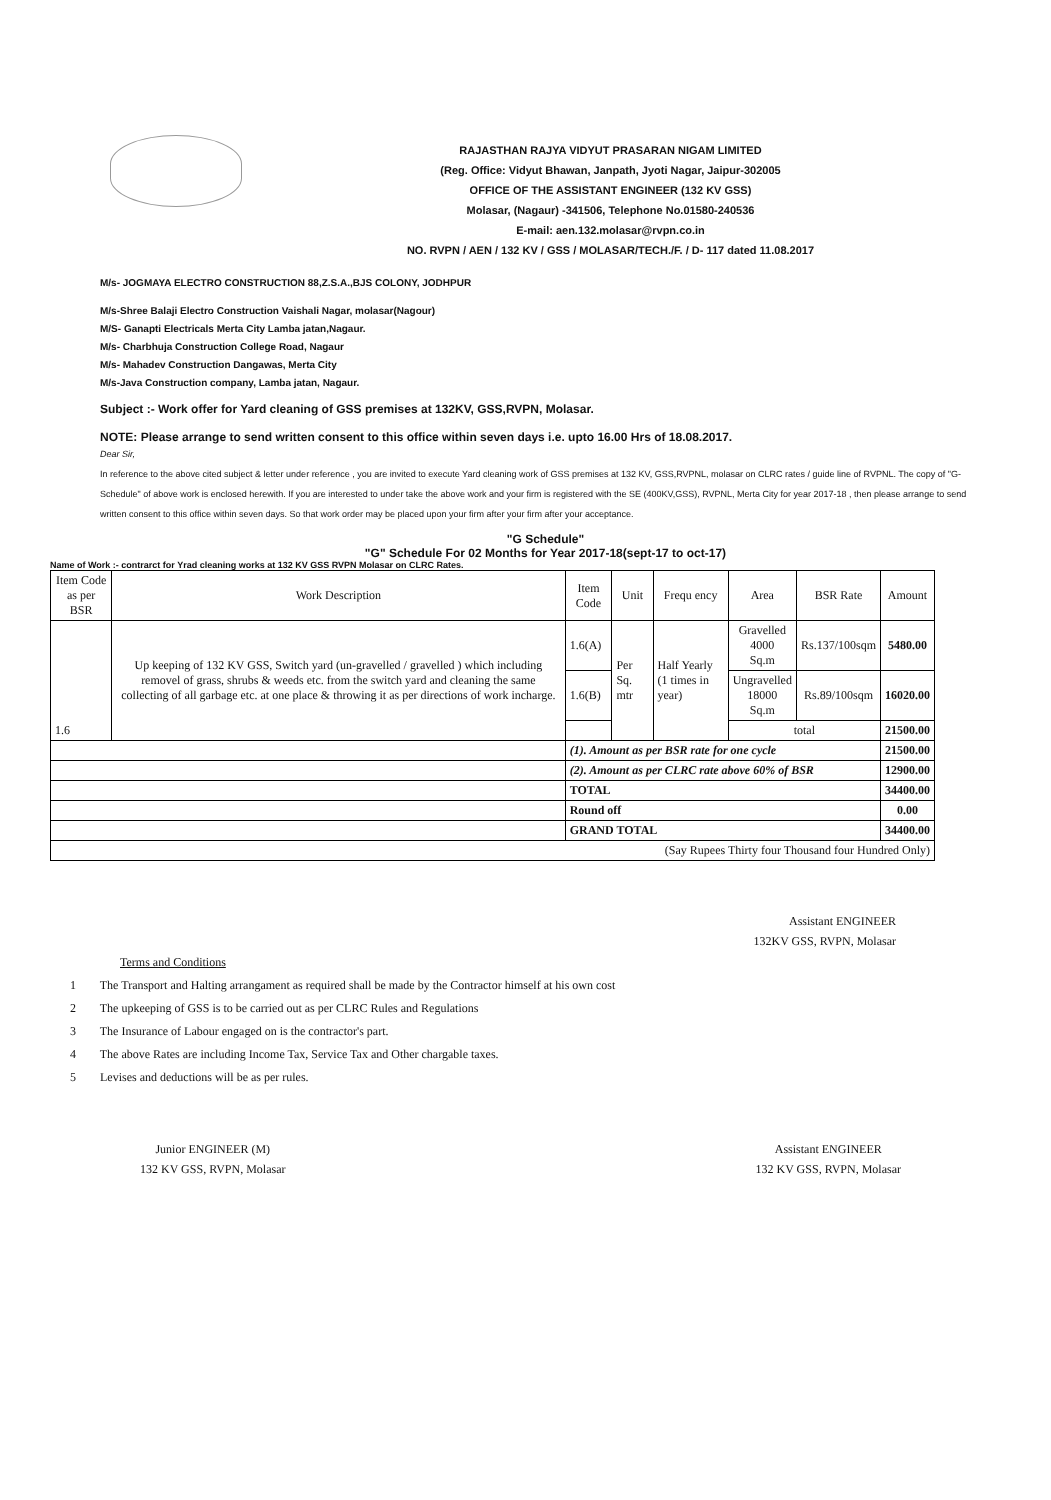RAJASTHAN RAJYA VIDYUT PRASARAN NIGAM LIMITED
(Reg. Office: Vidyut Bhawan, Janpath, Jyoti Nagar, Jaipur-302005
OFFICE OF THE ASSISTANT ENGINEER (132 KV GSS)
Molasar, (Nagaur) -341506, Telephone No.01580-240536
E-mail: aen.132.molasar@rvpn.co.in
NO. RVPN / AEN / 132 KV / GSS / MOLASAR/TECH./F. / D- 117 dated 11.08.2017
M/s- JOGMAYA ELECTRO CONSTRUCTION 88,Z.S.A.,BJS COLONY, JODHPUR
M/s-Shree Balaji Electro Construction Vaishali Nagar, molasar(Nagour)
M/S- Ganapti Electricals Merta City Lamba jatan,Nagaur.
M/s- Charbhuja Construction College Road, Nagaur
M/s- Mahadev Construction Dangawas, Merta City
M/s-Java Construction company, Lamba jatan, Nagaur.
Subject :- Work offer for Yard cleaning of GSS premises at 132KV, GSS,RVPN, Molasar.
NOTE: Please arrange to send written consent to this office within seven days i.e. upto 16.00 Hrs of 18.08.2017.
Dear Sir,
In reference to the above cited subject & letter under reference , you are invited to execute Yard cleaning work of GSS premises at 132 KV, GSS,RVPNL, molasar on CLRC rates / guide line of RVPNL. The copy of "G-Schedule" of above work is enclosed herewith. If you are interested to under take the above work and your firm is registered with the SE (400KV,GSS), RVPNL, Merta City for year 2017-18 , then please arrange to send written consent to this office within seven days. So that work order may be placed upon your firm after your firm after your acceptance.
"G Schedule"
"G" Schedule For 02 Months for Year 2017-18(sept-17 to oct-17)
Name of Work :- contrarct for Yrad cleaning works at 132 KV GSS RVPN Molasar on CLRC Rates.
| Item Code as per BSR | Work Description | Item Code | Unit | Frequ ency | Area | BSR Rate | Amount |
| --- | --- | --- | --- | --- | --- | --- | --- |
| 1.6 | Up keeping of 132 KV GSS, Switch yard (un-gravelled / gravelled ) which including removel of grass, shrubs & weeds etc. from the switch yard and cleaning the same collecting of all garbage etc. at one place & throwing it as per directions of work incharge. | 1.6(A) | Per Sq. mtr | Half Yearly (1 times in year) | Gravelled 4000 Sq.m | Rs.137/100sqm | 5480.00 |
| | | 1.6(B) | | | Ungravelled 18000 Sq.m | Rs.89/100sqm | 16020.00 |
| | | | | | total | | 21500.00 |
| | | (1). Amount as per BSR rate for one cycle | | | | | 21500.00 |
| | | (2). Amount as per CLRC rate above 60% of BSR | | | | | 12900.00 |
| | | TOTAL | | | | | 34400.00 |
| | | Round off | | | | | 0.00 |
| | | GRAND TOTAL | | | | | 34400.00 |
| (Say Rupees Thirty four Thousand four Hundred Only) | | | | | | | |
Assistant ENGINEER
132KV GSS, RVPN, Molasar
Terms and Conditions
1 The Transport and Halting arrangament as required shall be made by the Contractor himself at his own cost
2 The upkeeping of GSS is to be carried out as per CLRC Rules and Regulations
3 The Insurance of Labour engaged on is the contractor's part.
4 The above Rates are including Income Tax, Service Tax and Other chargable taxes.
5 Levises and deductions will be as per rules.
Junior ENGINEER (M)
132 KV GSS, RVPN, Molasar
Assistant ENGINEER
132 KV GSS, RVPN, Molasar